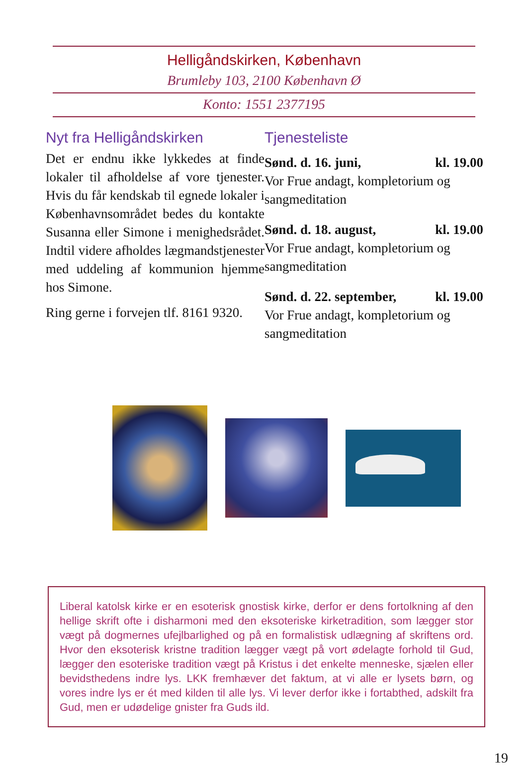Helligåndskirken, København
Brumleby 103, 2100 København Ø
Konto: 1551 2377195
Nyt fra Helligåndskirken
Det er endnu ikke lykkedes at finde lokaler til afholdelse af vore tjenester. Hvis du får kendskab til egnede lokaler i Københavnsområdet bedes du kontakte Susanna eller Simone i menighedsrådet. Indtil videre afholdes lægmandstjenester med uddeling af kommunion hjemme hos Simone.
Ring gerne i forvejen tlf. 8161 9320.
Tjenesteliste
Sønd. d. 16. juni, kl. 19.00
Vor Frue andagt, kompletorium og sangmeditation
Sønd. d. 18. august, kl. 19.00
Vor Frue andagt, kompletorium og sangmeditation
Sønd. d. 22. september, kl. 19.00
Vor Frue andagt, kompletorium og sangmeditation
Liberal katolsk kirke er en esoterisk gnostisk kirke, derfor er dens fortolkning af den hellige skrift ofte i disharmoni med den eksoteriske kirketradition, som lægger stor vægt på dogmernes ufejlbarlighed og på en formalistisk udlægning af skriftens ord. Hvor den eksoterisk kristne tradition lægger vægt på vort ødelagte forhold til Gud, lægger den esoteriske tradition vægt på Kristus i det enkelte menneske, sjælen eller bevidsthedens indre lys. LKK fremhæver det faktum, at vi alle er lysets børn, og vores indre lys er ét med kilden til alle lys. Vi lever derfor ikke i fortabthed, adskilt fra Gud, men er udødelige gnister fra Guds ild.
19